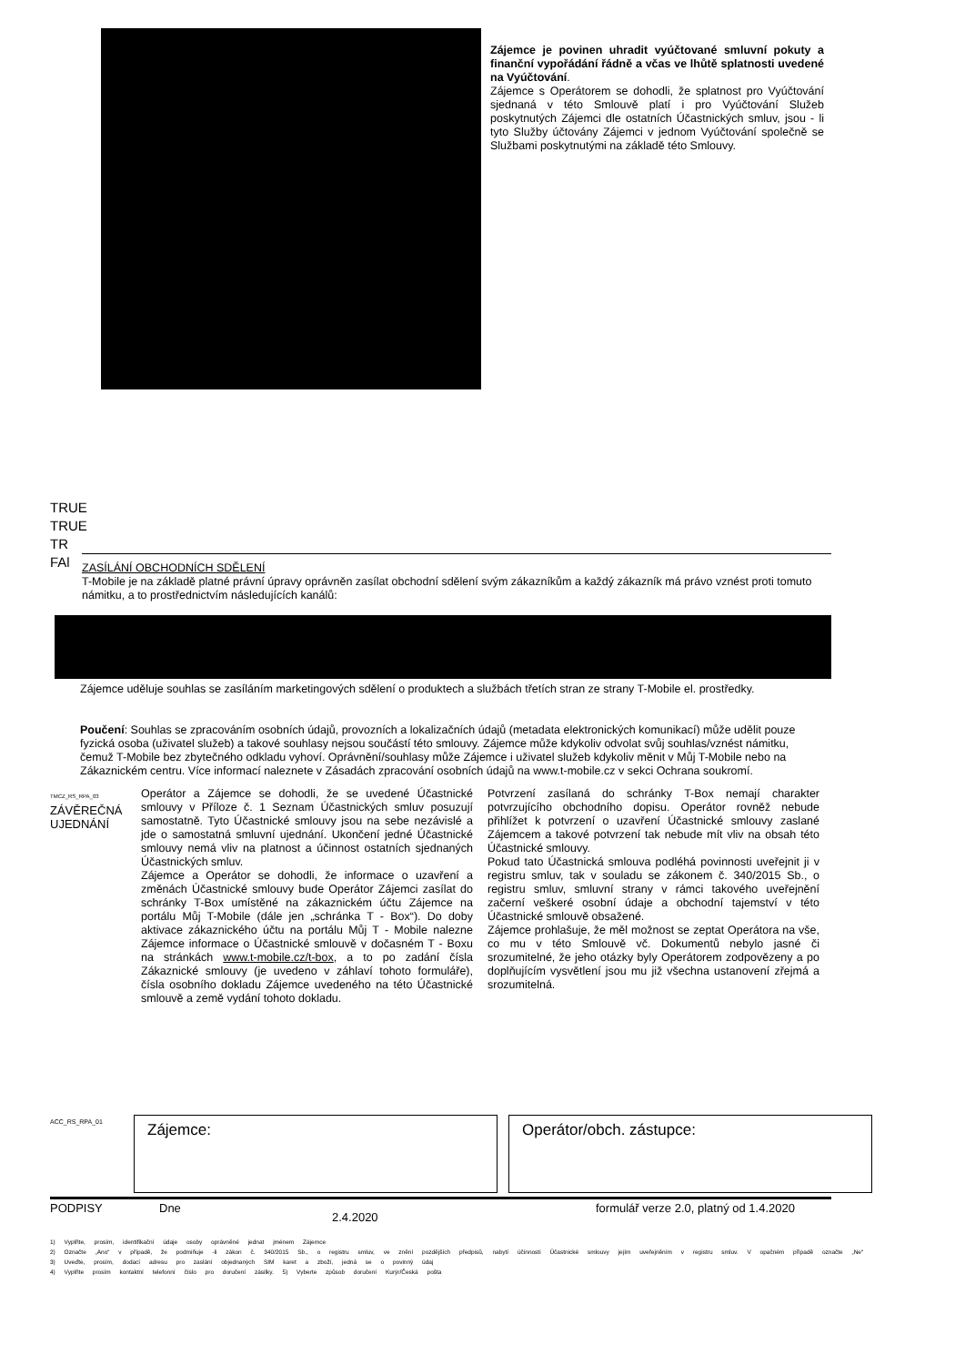Zájemce je povinen uhradit vyúčtované smluvní pokuty a finanční vypořádání řádně a včas ve lhůtě splatnosti uvedené na Vyúčtování.
Zájemce s Operátorem se dohodli, že splatnost pro Vyúčtování sjednaná v této Smlouvě platí i pro Vyúčtování Služeb poskytnutých Zájemci dle ostatních Účastnických smluv, jsou - li tyto Služby účtovány Zájemci v jednom Vyúčtování společně se Službami poskytnutými na základě této Smlouvy.
TRUE
TRUE
TR
FAl
ZASÍLÁNÍ OBCHODNÍCH SDĚLENÍ
T-Mobile je na základě platné právní úpravy oprávněn zasílat obchodní sdělení svým zákazníkům a každý zákazník má právo vznést proti tomuto námitku, a to prostřednictvím následujících kanálů:
Zájemce uděluje souhlas se zasíláním marketingových sdělení o produktech a službách třetích stran ze strany T-Mobile el. prostředky.
Poučení: Souhlas se zpracováním osobních údajů, provozních a lokalizačních údajů (metadata elektronických komunikací) může udělit pouze fyzická osoba (uživatel služeb) a takové souhlasy nejsou součástí této smlouvy. Zájemce může kdykoliv odvolat svůj souhlas/vznést námitku, čemuž T-Mobile bez zbytečného odkladu vyhoví. Oprávnění/souhlasy může Zájemce i uživatel služeb kdykoliv měnit v Můj T-Mobile nebo na Zákaznickém centru. Více informací naleznete v Zásadách zpracování osobních údajů na www.t-mobile.cz v sekci Ochrana soukromí.
TMCZ_RS_RPA_03
ZÁVĚREČNÁ UJEDNÁNÍ
Operátor a Zájemce se dohodli, že se uvedené Účastnické smlouvy v Příloze č. 1 Seznam Účastnických smluv posuzují samostatně. Tyto Účastnické smlouvy jsou na sebe nezávislé a jde o samostatná smluvní ujednání. Ukončení jedné Účastnické smlouvy nemá vliv na platnost a účinnost ostatních sjednaných Účastnických smluv.
Zájemce a Operátor se dohodli, že informace o uzavření a změnách Účastnické smlouvy bude Operátor Zájemci zasílat do schránky T-Box umístěné na zákaznickém účtu Zájemce na portálu Můj T-Mobile (dále jen „schránka T - Box“). Do doby aktivace zákaznického účtu na portálu Můj T - Mobile nalezne Zájemce informace o Účastnické smlouvě v dočasném T - Boxu na stránkách www.t-mobile.cz/t-box, a to po zadání čísla Zákaznické smlouvy (je uvedeno v záhlaví tohoto formuláře), čísla osobního dokladu Zájemce uvedeného na této Účastnické smlouvě a země vydání tohoto dokladu.
Potvrzení zasílaná do schránky T-Box nemají charakter potvrzujícího obchodního dopisu. Operátor rovněž nebude přihlížet k potvrzení o uzavření Účastnické smlouvy zaslané Zájemcem a takové potvrzení tak nebude mít vliv na obsah této Účastnické smlouvy.
Pokud tato Účastnická smlouva podléhá povinnosti uveřejnit ji v registru smluv, tak v souladu se zákonem č. 340/2015 Sb., o registru smluv, smluvní strany v rámci takového uveřejnění začerní veškeré osobní údaje a obchodní tajemství v této Účastnické smlouvě obsažené.
Zájemce prohlašuje, že měl možnost se zeptat Operátora na vše, co mu v této Smlouvě vč. Dokumentů nebylo jasné či srozumitelné, že jeho otázky byly Operátorem zodpovězeny a po doplňujícím vysvětlení jsou mu již všechna ustanovení zřejmá a srozumitelná.
ACC_RS_RPA_01
Zájemce: Operátor/obch. zástupce:
PODPISY Dne 2.4.2020 formulář verze 2.0, platný od 1.4.2020
1) Vyplňte, prosím, identifikační údaje osoby oprávněné jednat jménem Zájemce
2) Označte „Ano“ v případě, že podmiňuje -li zákon č. 340/2015 Sb., o registru smluv, ve znění pozdějších předpisů, nabytí účinnosti Účastnické smlouvy jejím uveřejněním v registru smluv. V opačném případě označte „Ne“
3) Uveďte, prosím, dodací adresu pro zaslání objednaných SIM karet a zboží, jedná se o povinný údaj
4) Vyplňte prosím kontaktní telefonní číslo pro doručení zásilky. 5) Vyberte způsob doručení Kurýr/Česká pošta